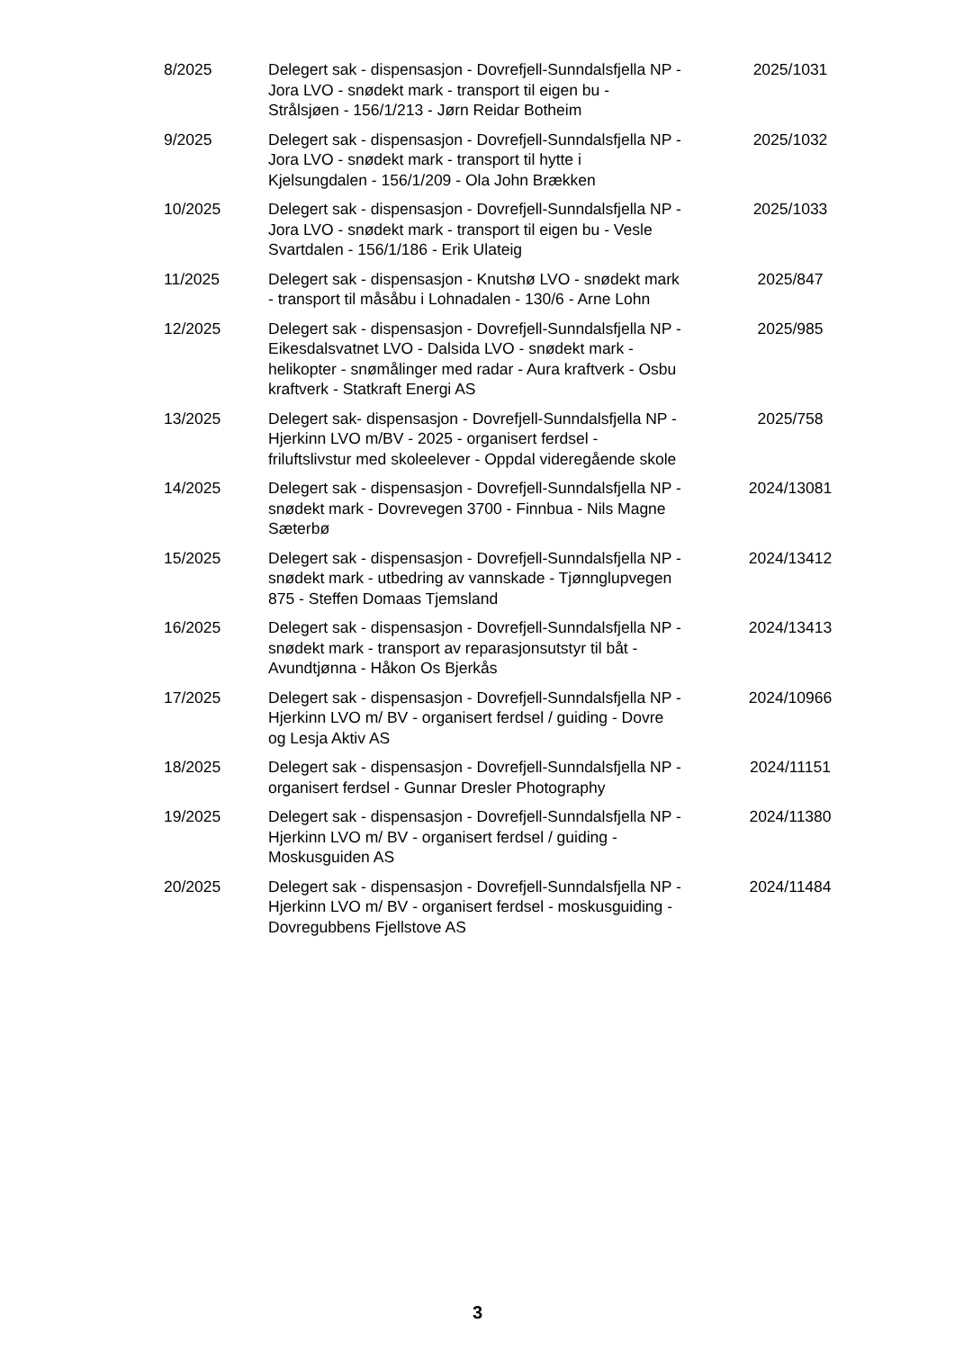| 8/2025 | Delegert sak - dispensasjon - Dovrefjell-Sunndalsfjella NP - Jora LVO - snødekt mark - transport til eigen bu - Strålsjøen - 156/1/213 - Jørn Reidar Botheim | 2025/1031 |
| 9/2025 | Delegert sak - dispensasjon - Dovrefjell-Sunndalsfjella NP - Jora LVO - snødekt mark - transport til hytte i Kjelsungdalen - 156/1/209 - Ola John Brækken | 2025/1032 |
| 10/2025 | Delegert sak - dispensasjon - Dovrefjell-Sunndalsfjella NP - Jora LVO - snødekt mark - transport til eigen bu - Vesle Svartdalen - 156/1/186 - Erik Ulateig | 2025/1033 |
| 11/2025 | Delegert sak - dispensasjon - Knutshø LVO - snødekt mark - transport til måsåbu i Lohnadalen - 130/6 - Arne Lohn | 2025/847 |
| 12/2025 | Delegert sak - dispensasjon - Dovrefjell-Sunndalsfjella NP - Eikesdalsvatnet LVO - Dalsida LVO - snødekt mark - helikopter - snømålinger med radar - Aura kraftverk - Osbu kraftverk - Statkraft Energi AS | 2025/985 |
| 13/2025 | Delegert sak- dispensasjon - Dovrefjell-Sunndalsfjella NP - Hjerkinn LVO m/BV - 2025 - organisert ferdsel - friluftslivstur med skoleelever - Oppdal videregående skole | 2025/758 |
| 14/2025 | Delegert sak - dispensasjon - Dovrefjell-Sunndalsfjella NP - snødekt mark - Dovrevegen 3700 - Finnbua - Nils Magne Sæterbø | 2024/13081 |
| 15/2025 | Delegert sak - dispensasjon - Dovrefjell-Sunndalsfjella NP - snødekt mark - utbedring av vannskade - Tjønnglupvegen 875 - Steffen Domaas Tjemsland | 2024/13412 |
| 16/2025 | Delegert sak - dispensasjon - Dovrefjell-Sunndalsfjella NP - snødekt mark - transport av reparasjonsutstyr til båt - Avundtjønna - Håkon Os Bjerkås | 2024/13413 |
| 17/2025 | Delegert sak - dispensasjon - Dovrefjell-Sunndalsfjella NP - Hjerkinn LVO m/ BV - organisert ferdsel / guiding - Dovre og Lesja Aktiv AS | 2024/10966 |
| 18/2025 | Delegert sak - dispensasjon - Dovrefjell-Sunndalsfjella NP - organisert ferdsel - Gunnar Dresler Photography | 2024/11151 |
| 19/2025 | Delegert sak - dispensasjon - Dovrefjell-Sunndalsfjella NP - Hjerkinn LVO m/ BV - organisert ferdsel / guiding - Moskusguiden AS | 2024/11380 |
| 20/2025 | Delegert sak - dispensasjon - Dovrefjell-Sunndalsfjella NP - Hjerkinn LVO m/ BV - organisert ferdsel - moskusguiding - Dovregubbens Fjellstove AS | 2024/11484 |
3